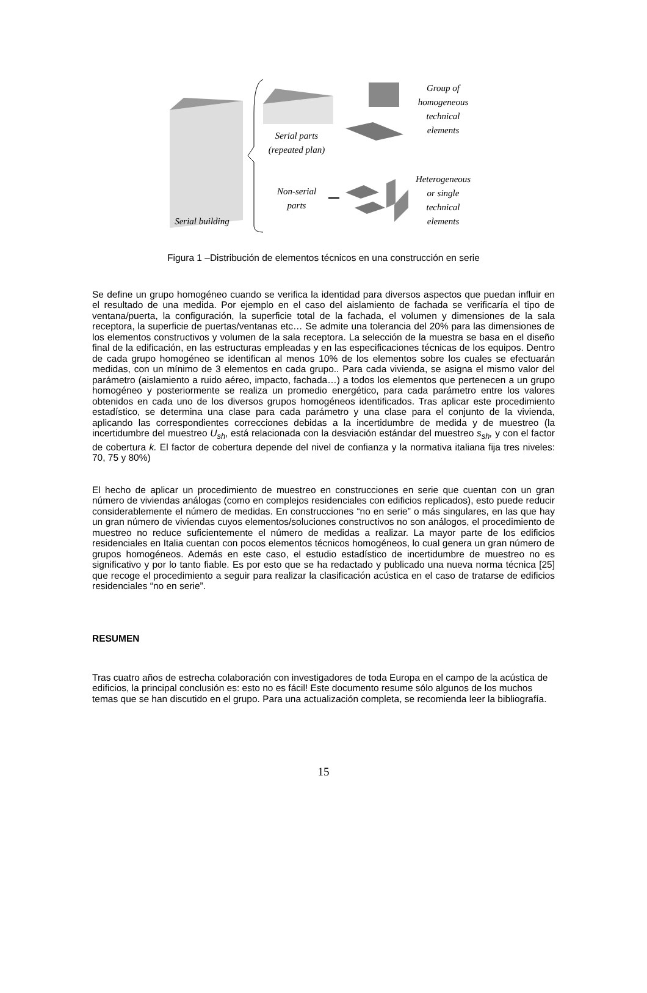Group of
homogeneous
technical
elements
Serial parts
(repeated plan)
Heterogeneous
or single
technical
elements
Non-serial
parts
Serial building
Figura 1 –Distribución de elementos técnicos en una construcción en serie
Se define un grupo homogéneo cuando se verifica la identidad para diversos aspectos que puedan influir en el resultado de una medida. Por ejemplo en el caso del aislamiento de fachada se verificaría el tipo de ventana/puerta, la configuración, la superficie total de la fachada, el volumen y dimensiones de la sala receptora, la superficie de puertas/ventanas etc… Se admite una tolerancia del 20% para las dimensiones de los elementos constructivos y volumen de la sala receptora. La selección de la muestra se basa en el diseño final de la edificación, en las estructuras empleadas y en las especificaciones técnicas de los equipos. Dentro de cada grupo homogéneo se identifican al menos 10% de los elementos sobre los cuales se efectuarán medidas, con un mínimo de 3 elementos en cada grupo.. Para cada vivienda, se asigna el mismo valor del parámetro (aislamiento a ruido aéreo, impacto, fachada…) a todos los elementos que pertenecen a un grupo homogéneo y posteriormente se realiza un promedio energético, para cada parámetro entre los valores obtenidos en cada uno de los diversos grupos homogéneos identificados. Tras aplicar este procedimiento estadístico, se determina una clase para cada parámetro y una clase para el conjunto de la vivienda, aplicando las correspondientes correcciones debidas a la incertidumbre de medida y de muestreo (la incertidumbre del muestreo U<sub>sh</sub>, está relacionada con la desviación estándar del muestreo s<sub>sh</sub>, y con el factor de cobertura k. El factor de cobertura depende del nivel de confianza y la normativa italiana fija tres niveles: 70, 75 y 80%)
El hecho de aplicar un procedimiento de muestreo en construcciones en serie que cuentan con un gran número de viviendas análogas (como en complejos residenciales con edificios replicados), esto puede reducir considerablemente el número de medidas. En construcciones “no en serie” o más singulares, en las que hay un gran número de viviendas cuyos elementos/soluciones constructivos no son análogos, el procedimiento de muestreo no reduce suficientemente el número de medidas a realizar. La mayor parte de los edificios residenciales en Italia cuentan con pocos elementos técnicos homogéneos, lo cual genera un gran número de grupos homogéneos. Además en este caso, el estudio estadístico de incertidumbre de muestreo no es significativo y por lo tanto fiable. Es por esto que se ha redactado y publicado una nueva norma técnica [25] que recoge el procedimiento a seguir para realizar la clasificación acústica en el caso de tratarse de edificios residenciales “no en serie”.
RESUMEN
Tras cuatro años de estrecha colaboración con investigadores de toda Europa en el campo de la acústica de edificios, la principal conclusión es: esto no es fácil! Este documento resume sólo algunos de los muchos temas que se han discutido en el grupo. Para una actualización completa, se recomienda leer la bibliografía.
15